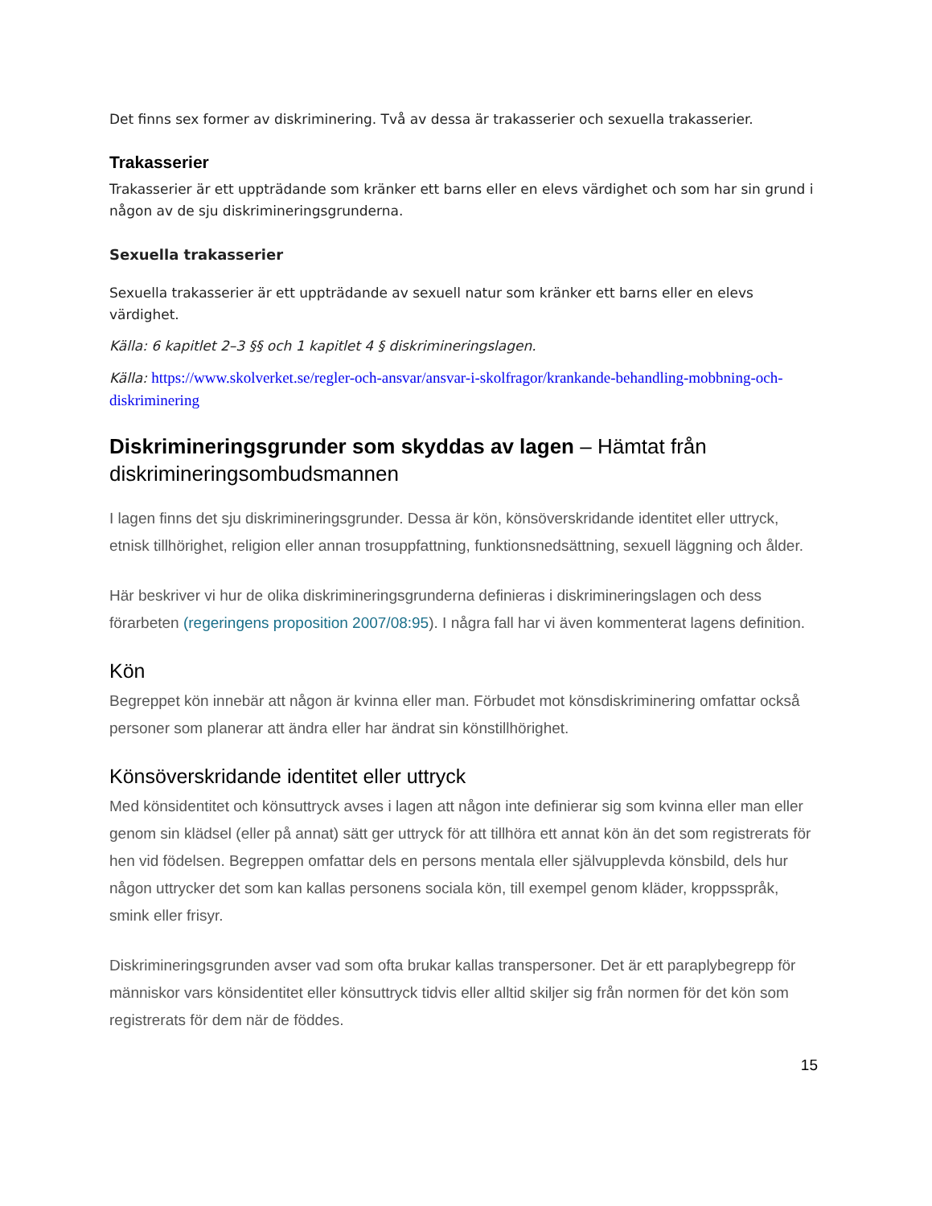Det finns sex former av diskriminering. Två av dessa är trakasserier och sexuella trakasserier.
Trakasserier
Trakasserier är ett uppträdande som kränker ett barns eller en elevs värdighet och som har sin grund i någon av de sju diskrimineringsgrunderna.
Sexuella trakasserier
Sexuella trakasserier är ett uppträdande av sexuell natur som kränker ett barns eller en elevs värdighet.
Källa: 6 kapitlet 2–3 §§ och 1 kapitlet 4 § diskrimineringslagen.
Källa: https://www.skolverket.se/regler-och-ansvar/ansvar-i-skolfragor/krankande-behandling-mobbning-och-diskriminering
Diskrimineringsgrunder som skyddas av lagen – Hämtat från diskrimineringsombudsmannen
I lagen finns det sju diskrimineringsgrunder. Dessa är kön, könsöverskridande identitet eller uttryck, etnisk tillhörighet, religion eller annan trosuppfattning, funktionsnedsättning, sexuell läggning och ålder.
Här beskriver vi hur de olika diskrimineringsgrunderna definieras i diskrimineringslagen och dess förarbeten (regeringens proposition 2007/08:95). I några fall har vi även kommenterat lagens definition.
Kön
Begreppet kön innebär att någon är kvinna eller man. Förbudet mot könsdiskriminering omfattar också personer som planerar att ändra eller har ändrat sin könstillhörighet.
Könsöverskridande identitet eller uttryck
Med könsidentitet och könsuttryck avses i lagen att någon inte definierar sig som kvinna eller man eller genom sin klädsel (eller på annat) sätt ger uttryck för att tillhöra ett annat kön än det som registrerats för hen vid födelsen. Begreppen omfattar dels en persons mentala eller självupplevda könsbild, dels hur någon uttrycker det som kan kallas personens sociala kön, till exempel genom kläder, kroppsspråk, smink eller frisyr.
Diskrimineringsgrunden avser vad som ofta brukar kallas transpersoner. Det är ett paraplybegrepp för människor vars könsidentitet eller könsuttryck tidvis eller alltid skiljer sig från normen för det kön som registrerats för dem när de föddes.
15